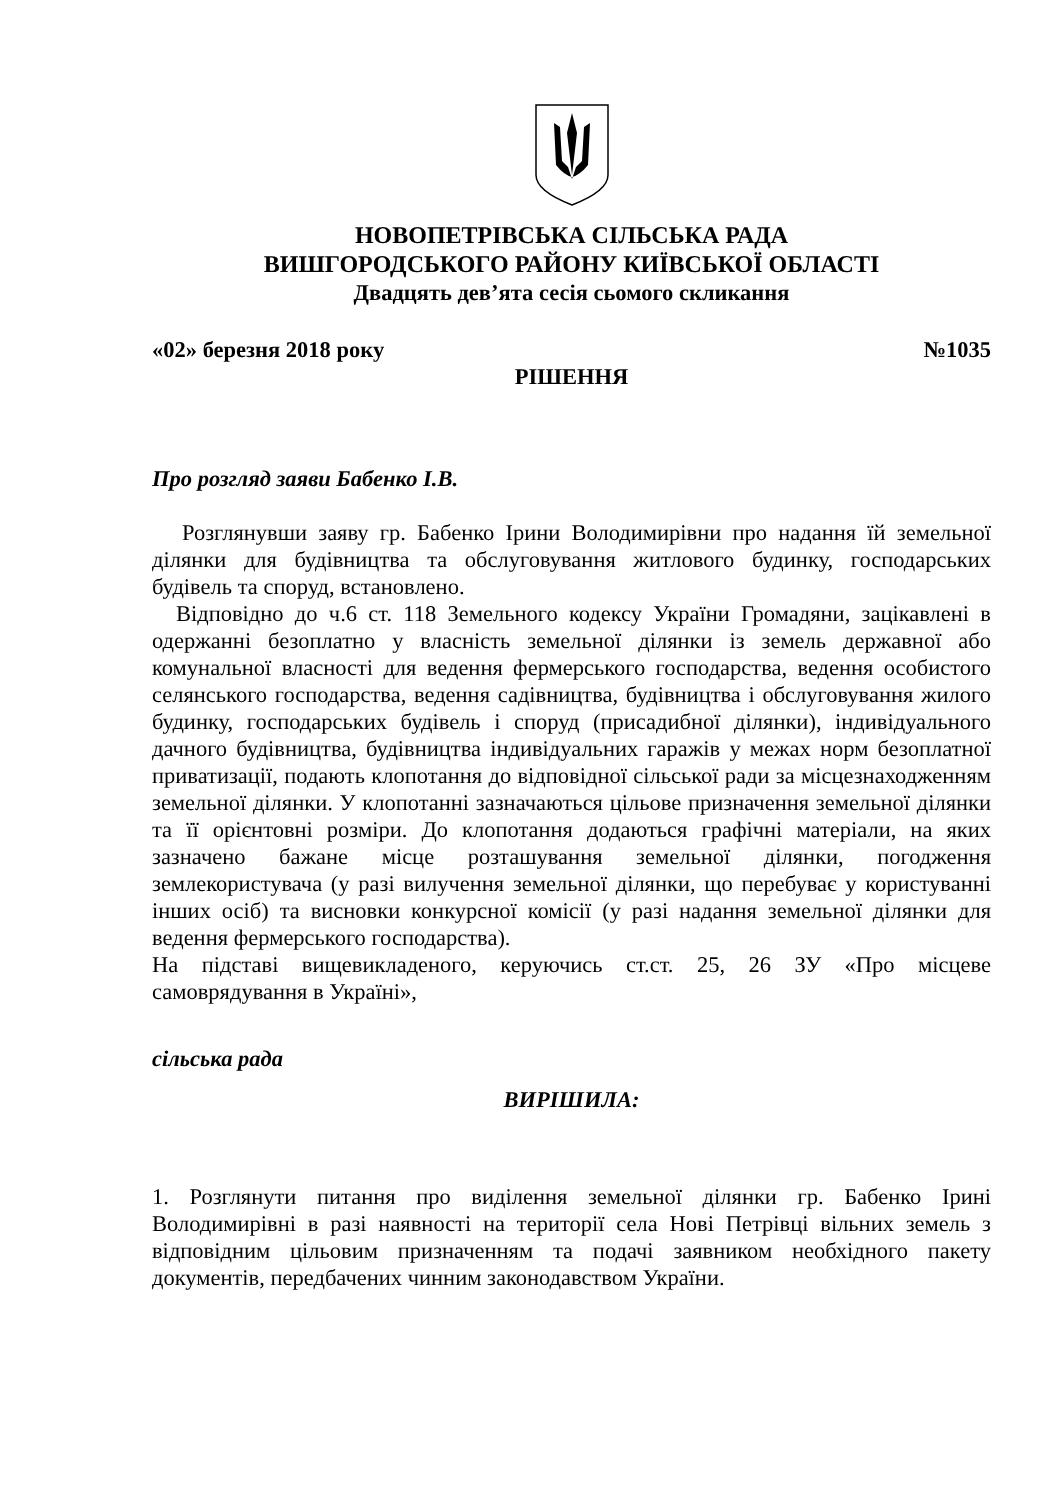НОВОПЕТРІВСЬКА СІЛЬСЬКА РАДА
ВИШГОРОДСЬКОГО РАЙОНУ КИЇВСЬКОЇ ОБЛАСТІ
Двадцять дев’ята сесія сьомого скликання
«02» березня 2018 року №1035
РІШЕННЯ
Про розгляд заяви Бабенко І.В.
Розглянувши заяву гр. Бабенко Ірини Володимирівни про надання їй земельної ділянки для будівництва та обслуговування житлового будинку, господарських будівель та споруд, встановлено.
Відповідно до ч.6 ст. 118 Земельного кодексу України Громадяни, зацікавлені в одержанні безоплатно у власність земельної ділянки із земель державної або комунальної власності для ведення фермерського господарства, ведення особистого селянського господарства, ведення садівництва, будівництва і обслуговування жилого будинку, господарських будівель і споруд (присадибної ділянки), індивідуального дачного будівництва, будівництва індивідуальних гаражів у межах норм безоплатної приватизації, подають клопотання до відповідної сільської ради за місцезнаходженням земельної ділянки. У клопотанні зазначаються цільове призначення земельної ділянки та її орієнтовні розміри. До клопотання додаються графічні матеріали, на яких зазначено бажане місце розташування земельної ділянки, погодження землекористувача (у разі вилучення земельної ділянки, що перебуває у користуванні інших осіб) та висновки конкурсної комісії (у разі надання земельної ділянки для ведення фермерського господарства).
На підставі вищевикладеного, керуючись ст.ст. 25, 26 ЗУ «Про місцеве самоврядування в Україні»,
сільська рада
ВИРІШИЛА:
1. Розглянути питання про виділення земельної ділянки гр. Бабенко Ірині Володимирівні в разі наявності на території села Нові Петрівці вільних земель з відповідним цільовим призначенням та подачі заявником необхідного пакету документів, передбачених чинним законодавством України.